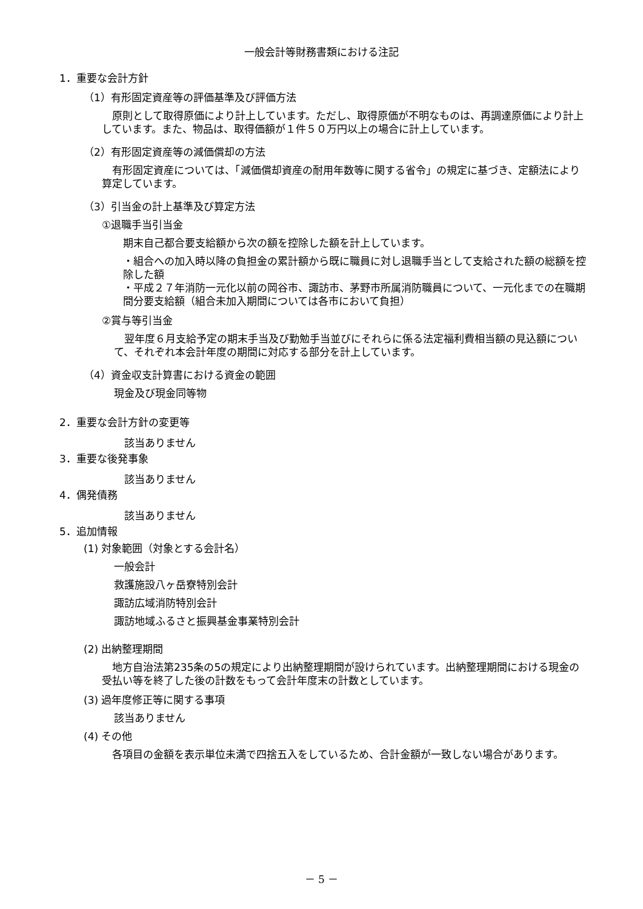一般会計等財務書類における注記
1．重要な会計方針
（1）有形固定資産等の評価基準及び評価方法
　原則として取得原価により計上しています。ただし、取得原価が不明なものは、再調達原価により計上しています。また、物品は、取得価額が１件５０万円以上の場合に計上しています。
（2）有形固定資産等の減価償却の方法
　有形固定資産については、「減価償却資産の耐用年数等に関する省令」の規定に基づき、定額法により算定しています。
（3）引当金の計上基準及び算定方法
①退職手当引当金
期末自己都合要支給額から次の額を控除した額を計上しています。
・組合への加入時以降の負担金の累計額から既に職員に対し退職手当として支給された額の総額を控除した額
・平成２７年消防一元化以前の岡谷市、諏訪市、茅野市所属消防職員について、一元化までの在職期間分要支給額（組合未加入期間については各市において負担）
②賞与等引当金
　翌年度６月支給予定の期末手当及び勤勉手当並びにそれらに係る法定福利費相当額の見込額について、それぞれ本会計年度の期間に対応する部分を計上しています。
（4）資金収支計算書における資金の範囲
現金及び現金同等物
2．重要な会計方針の変更等
　該当ありません
3．重要な後発事象
　該当ありません
4．偶発債務
　該当ありません
5．追加情報
(1) 対象範囲（対象とする会計名）
一般会計
救護施設八ヶ岳寮特別会計
諏訪広域消防特別会計
諏訪地域ふるさと振興基金事業特別会計
(2) 出納整理期間
　地方自治法第235条の5の規定により出納整理期間が設けられています。出納整理期間における現金の受払い等を終了した後の計数をもって会計年度末の計数としています。
(3) 過年度修正等に関する事項
該当ありません
(4) その他
　各項目の金額を表示単位未満で四捨五入をしているため、合計金額が一致しない場合があります。
－ 5 －